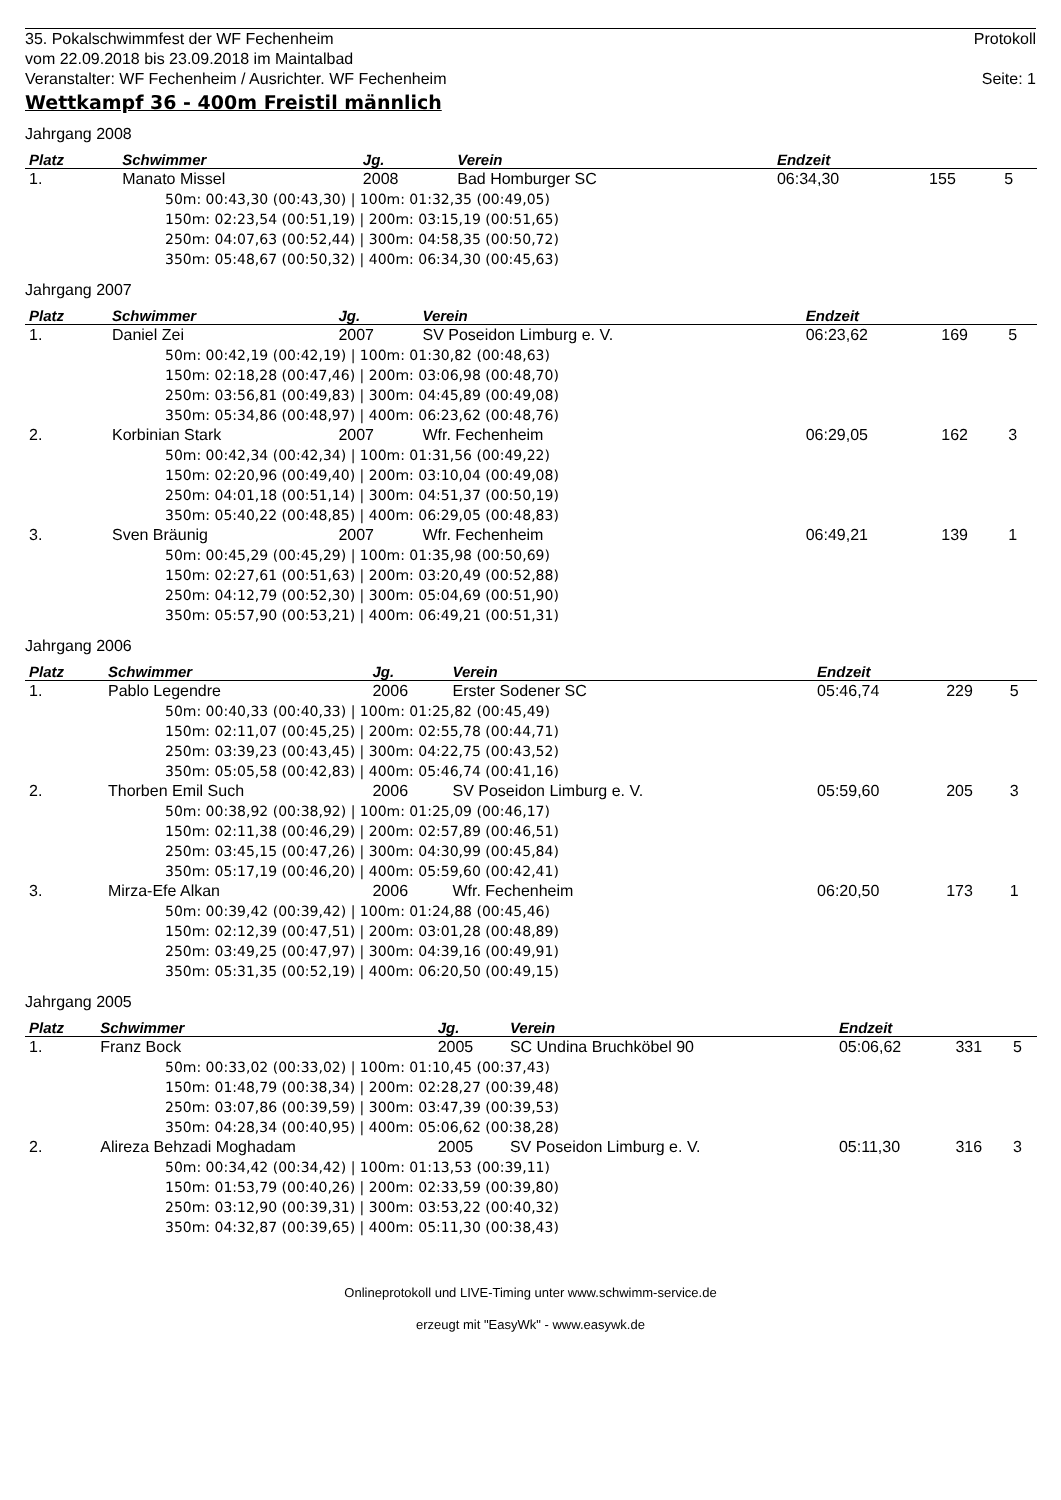35. Pokalschwimmfest der WF Fechenheim Protokoll
vom 22.09.2018 bis 23.09.2018 im Maintalbad
Veranstalter: WF Fechenheim / Ausrichter. WF Fechenheim Seite: 1
Wettkampf 36 - 400m Freistil männlich
Jahrgang 2008
| Platz | Schwimmer | Jg. | Verein | Endzeit | | |
| --- | --- | --- | --- | --- | --- | --- |
| 1. | Manato Missel | 2008 | Bad Homburger SC | 06:34,30 | 155 | 5 |
| 50m: 00:43,30 (00:43,30) / 100m: 01:32,35 (00:49,05) 150m: 02:23,54 (00:51,19) / 200m: 03:15,19 (00:51,65) 250m: 04:07,63 (00:52,44) / 300m: 04:58,35 (00:50,72) 350m: 05:48,67 (00:50,32) / 400m: 06:34,30 (00:45,63) | | | | | | |
Jahrgang 2007
| Platz | Schwimmer | Jg. | Verein | Endzeit | | |
| --- | --- | --- | --- | --- | --- | --- |
| 1. | Daniel Zei | 2007 | SV Poseidon Limburg e. V. | 06:23,62 | 169 | 5 |
| 50m: 00:42,19 (00:42,19) / 100m: 01:30,82 (00:48,63) 150m: 02:18,28 (00:47,46) / 200m: 03:06,98 (00:48,70) 250m: 03:56,81 (00:49,83) / 300m: 04:45,89 (00:49,08) 350m: 05:34,86 (00:48,97) / 400m: 06:23,62 (00:48,76) | | | | | | |
| 2. | Korbinian Stark | 2007 | Wfr. Fechenheim | 06:29,05 | 162 | 3 |
| 50m: 00:42,34 (00:42,34) / 100m: 01:31,56 (00:49,22) 150m: 02:20,96 (00:49,40) / 200m: 03:10,04 (00:49,08) 250m: 04:01,18 (00:51,14) / 300m: 04:51,37 (00:50,19) 350m: 05:40,22 (00:48,85) / 400m: 06:29,05 (00:48,83) | | | | | | |
| 3. | Sven Bräunig | 2007 | Wfr. Fechenheim | 06:49,21 | 139 | 1 |
| 50m: 00:45,29 (00:45,29) / 100m: 01:35,98 (00:50,69) 150m: 02:27,61 (00:51,63) / 200m: 03:20,49 (00:52,88) 250m: 04:12,79 (00:52,30) / 300m: 05:04,69 (00:51,90) 350m: 05:57,90 (00:53,21) / 400m: 06:49,21 (00:51,31) | | | | | | |
Jahrgang 2006
| Platz | Schwimmer | Jg. | Verein | Endzeit | | |
| --- | --- | --- | --- | --- | --- | --- |
| 1. | Pablo Legendre | 2006 | Erster Sodener SC | 05:46,74 | 229 | 5 |
| 50m: 00:40,33 (00:40,33) / 100m: 01:25,82 (00:45,49) 150m: 02:11,07 (00:45,25) / 200m: 02:55,78 (00:44,71) 250m: 03:39,23 (00:43,45) / 300m: 04:22,75 (00:43,52) 350m: 05:05,58 (00:42,83) / 400m: 05:46,74 (00:41,16) | | | | | | |
| 2. | Thorben Emil Such | 2006 | SV Poseidon Limburg e. V. | 05:59,60 | 205 | 3 |
| 50m: 00:38,92 (00:38,92) / 100m: 01:25,09 (00:46,17) 150m: 02:11,38 (00:46,29) / 200m: 02:57,89 (00:46,51) 250m: 03:45,15 (00:47,26) / 300m: 04:30,99 (00:45,84) 350m: 05:17,19 (00:46,20) / 400m: 05:59,60 (00:42,41) | | | | | | |
| 3. | Mirza-Efe Alkan | 2006 | Wfr. Fechenheim | 06:20,50 | 173 | 1 |
| 50m: 00:39,42 (00:39,42) / 100m: 01:24,88 (00:45,46) 150m: 02:12,39 (00:47,51) / 200m: 03:01,28 (00:48,89) 250m: 03:49,25 (00:47,97) / 300m: 04:39,16 (00:49,91) 350m: 05:31,35 (00:52,19) / 400m: 06:20,50 (00:49,15) | | | | | | |
Jahrgang 2005
| Platz | Schwimmer | Jg. | Verein | Endzeit | | |
| --- | --- | --- | --- | --- | --- | --- |
| 1. | Franz Bock | 2005 | SC Undina Bruchköbel 90 | 05:06,62 | 331 | 5 |
| 50m: 00:33,02 (00:33,02) / 100m: 01:10,45 (00:37,43) 150m: 01:48,79 (00:38,34) / 200m: 02:28,27 (00:39,48) 250m: 03:07,86 (00:39,59) / 300m: 03:47,39 (00:39,53) 350m: 04:28,34 (00:40,95) / 400m: 05:06,62 (00:38,28) | | | | | | |
| 2. | Alireza Behzadi Moghadam | 2005 | SV Poseidon Limburg e. V. | 05:11,30 | 316 | 3 |
| 50m: 00:34,42 (00:34,42) / 100m: 01:13,53 (00:39,11) 150m: 01:53,79 (00:40,26) / 200m: 02:33,59 (00:39,80) 250m: 03:12,90 (00:39,31) / 300m: 03:53,22 (00:40,32) 350m: 04:32,87 (00:39,65) / 400m: 05:11,30 (00:38,43) | | | | | | |
Onlineprotokoll und LIVE-Timing unter www.schwimm-service.de
erzeugt mit "EasyWk" - www.easywk.de